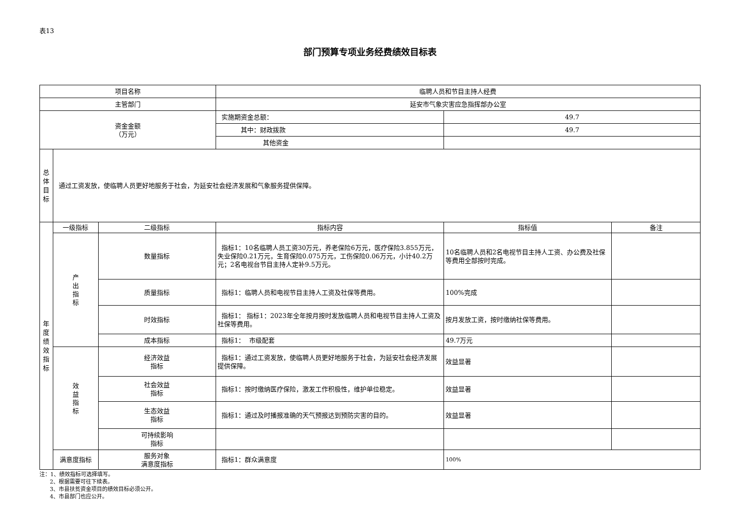表13
部门预算专项业务经费绩效目标表
| 项目名称 | | | 临聘人员和节目主持人经费 | | |
| 主管部门 | | | 延安市气象灾害应急指挥部办公室 | | |
| 资金金额 （万元） | | | 实施期资金总额： | 49.7 | |
| | | | 其中：财政拨款 | 49.7 | |
| | | | 其他资金 | | |
| 总 体 目 标 | 通过工资发放，使临聘人员更好地服务于社会，为延安社会经济发展和气象服务提供保障。 | | | | |
| 年 度 绩 效 指 标 | 一级指标 | 二级指标 | 指标内容 | 指标值 | 备注 |
| | 产 出 指 标 | 数量指标 | 指标1：10名临聘人员工资30万元，养老保险6万元，医疗保险3.855万元，失业保险0.21万元，生育保险0.075万元，工伤保险0.06万元，小计40.2万元；2名电视台节目主持人定补9.5万元。 | 10名临聘人员和2名电视节目主持人工资、办公费及社保等费用全部按时完成。 | |
| | | 质量指标 | 指标1：临聘人员和电视节目主持人工资及社保等费用。 | 100%完成 | |
| | | 时效指标 | 指标1： 指标1：2023年全年按月按时发放临聘人员和电视节目主持人工资及社保等费用。 | 按月发放工资，按时缴纳社保等费用。 | |
| | | 成本指标 | 指标1： 市级配套 | 49.7万元 | |
| | 效 益 指 标 | 经济效益 指标 | 指标1：通过工资发放，使临聘人员更好地服务于社会，为延安社会经济发展提供保障。 | 效益显著 | |
| | | 社会效益 指标 | 指标1：按时缴纳医疗保险，激发工作积极性，维护单位稳定。 | 效益显著 | |
| | | 生态效益 指标 | 指标1：通过及时播报准确的天气预报达到预防灾害的目的。 | 效益显著 | |
| | | 可持续影响 指标 | | | |
| | 满意度指标 | 服务对象 满意度指标 | 指标1：群众满意度 | 100% | |
注：1、绩效指标可选择填写。
2、根据需要可往下续表。
3、市县扶贫资金项目的绩效目标必须公开。
4、市县部门也应公开。